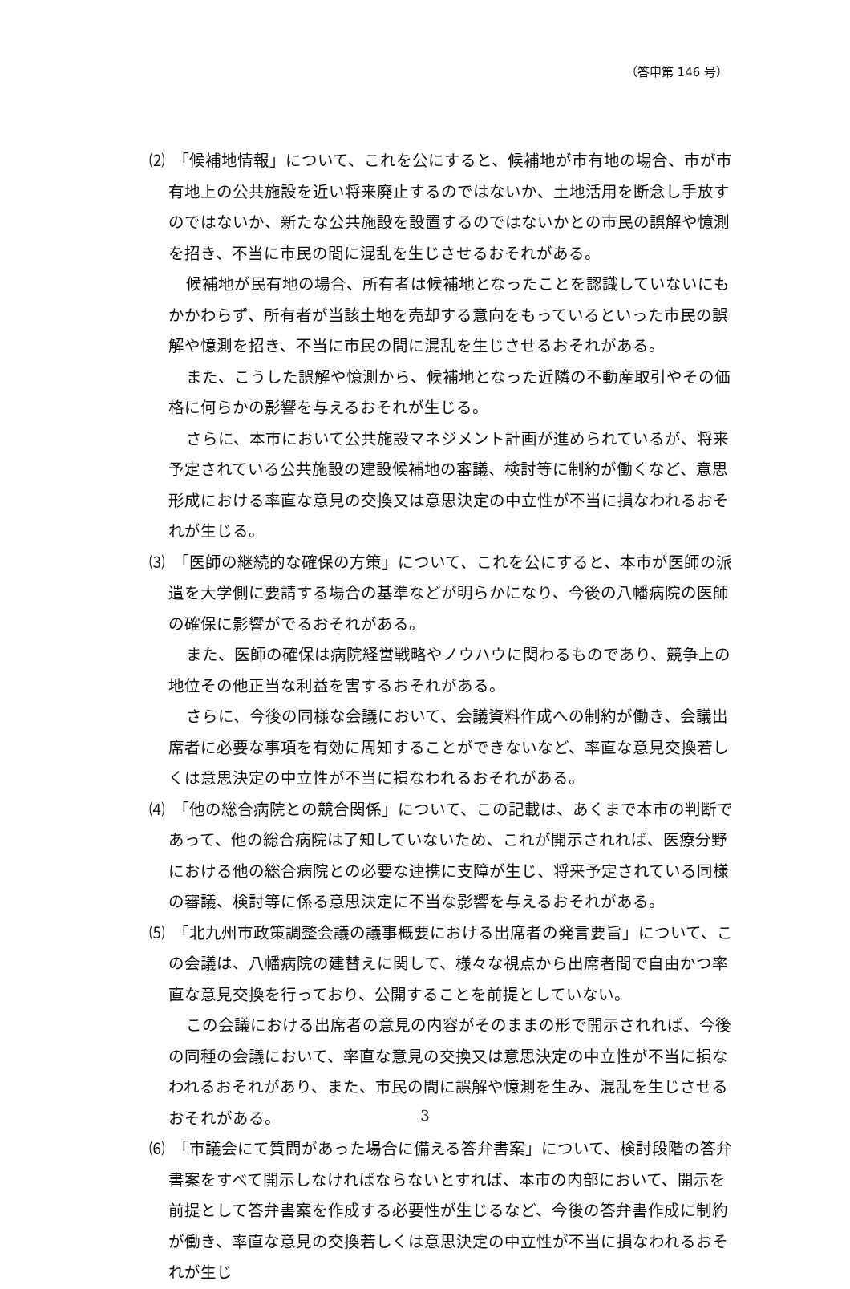（答申第 146 号）
⑵　「候補地情報」について、これを公にすると、候補地が市有地の場合、市が市有地上の公共施設を近い将来廃止するのではないか、土地活用を断念し手放すのではないか、新たな公共施設を設置するのではないかとの市民の誤解や憶測を招き、不当に市民の間に混乱を生じさせるおそれがある。
候補地が民有地の場合、所有者は候補地となったことを認識していないにもかかわらず、所有者が当該土地を売却する意向をもっているといった市民の誤解や憶測を招き、不当に市民の間に混乱を生じさせるおそれがある。
また、こうした誤解や憶測から、候補地となった近隣の不動産取引やその価格に何らかの影響を与えるおそれが生じる。
さらに、本市において公共施設マネジメント計画が進められているが、将来予定されている公共施設の建設候補地の審議、検討等に制約が働くなど、意思形成における率直な意見の交換又は意思決定の中立性が不当に損なわれるおそれが生じる。
⑶　「医師の継続的な確保の方策」について、これを公にすると、本市が医師の派遣を大学側に要請する場合の基準などが明らかになり、今後の八幡病院の医師の確保に影響がでるおそれがある。
また、医師の確保は病院経営戦略やノウハウに関わるものであり、競争上の地位その他正当な利益を害するおそれがある。
さらに、今後の同様な会議において、会議資料作成への制約が働き、会議出席者に必要な事項を有効に周知することができないなど、率直な意見交換若しくは意思決定の中立性が不当に損なわれるおそれがある。
⑷　「他の総合病院との競合関係」について、この記載は、あくまで本市の判断であって、他の総合病院は了知していないため、これが開示されれば、医療分野における他の総合病院との必要な連携に支障が生じ、将来予定されている同様の審議、検討等に係る意思決定に不当な影響を与えるおそれがある。
⑸　「北九州市政策調整会議の議事概要における出席者の発言要旨」について、この会議は、八幡病院の建替えに関して、様々な視点から出席者間で自由かつ率直な意見交換を行っており、公開することを前提としていない。
この会議における出席者の意見の内容がそのままの形で開示されれば、今後の同種の会議において、率直な意見の交換又は意思決定の中立性が不当に損なわれるおそれがあり、また、市民の間に誤解や憶測を生み、混乱を生じさせるおそれがある。
⑹　「市議会にて質問があった場合に備える答弁書案」について、検討段階の答弁書案をすべて開示しなければならないとすれば、本市の内部において、開示を前提として答弁書案を作成する必要性が生じるなど、今後の答弁書作成に制約が働き、率直な意見の交換若しくは意思決定の中立性が不当に損なわれるおそれが生じ
3